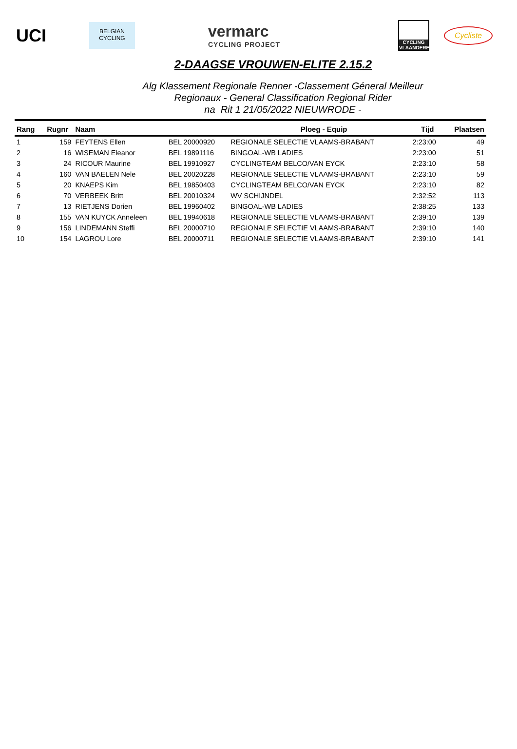UCI
BELGIAN
CYCLING
vermarc
CYCLING PROJECT
CYCLING VLAANDEREN
Cycliste
2-DAAGSE VROUWEN-ELITE 2.15.2
Alg Klassement Regionale Renner -Classement Géneral Meilleur
Regionaux - General Classification Regional Rider
na Rit 1 21/05/2022 NIEUWRODE -
| Rang | Rugnr | Naam | Ploeg - Equip | | Tijd | Plaatsen |
| --- | --- | --- | --- | --- | --- | --- |
| 1 | 159 | FEYTENS Ellen | BEL 20000920 | REGIONALE SELECTIE VLAAMS-BRABANT | 2:23:00 | 49 |
| 2 | 16 | WISEMAN Eleanor | BEL 19891116 | BINGOAL-WB LADIES | 2:23:00 | 51 |
| 3 | 24 | RICOUR Maurine | BEL 19910927 | CYCLINGTEAM BELCO/VAN EYCK | 2:23:10 | 58 |
| 4 | 160 | VAN BAELEN Nele | BEL 20020228 | REGIONALE SELECTIE VLAAMS-BRABANT | 2:23:10 | 59 |
| 5 | 20 | KNAEPS Kim | BEL 19850403 | CYCLINGTEAM BELCO/VAN EYCK | 2:23:10 | 82 |
| 6 | 70 | VERBEEK Britt | BEL 20010324 | WV SCHIJNDEL | 2:32:52 | 113 |
| 7 | 13 | RIETJENS Dorien | BEL 19960402 | BINGOAL-WB LADIES | 2:38:25 | 133 |
| 8 | 155 | VAN KUYCK Anneleen | BEL 19940618 | REGIONALE SELECTIE VLAAMS-BRABANT | 2:39:10 | 139 |
| 9 | 156 | LINDEMANN Steffi | BEL 20000710 | REGIONALE SELECTIE VLAAMS-BRABANT | 2:39:10 | 140 |
| 10 | 154 | LAGROU Lore | BEL 20000711 | REGIONALE SELECTIE VLAAMS-BRABANT | 2:39:10 | 141 |